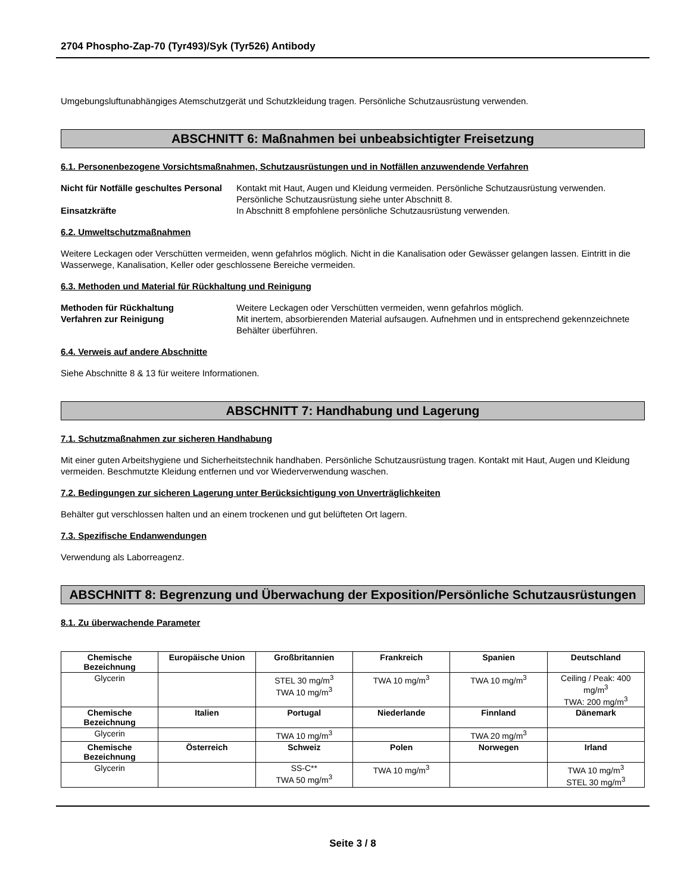2704 Phospho-Zap-70 (Tyr493)/Syk (Tyr526) Antibody
Umgebungsluftunabhängiges Atemschutzgerät und Schutzkleidung tragen. Persönliche Schutzausrüstung verwenden.
ABSCHNITT 6: Maßnahmen bei unbeabsichtigter Freisetzung
6.1. Personenbezogene Vorsichtsmaßnahmen, Schutzausrüstungen und in Notfällen anzuwendende Verfahren
Nicht für Notfälle geschultes Personal Kontakt mit Haut, Augen und Kleidung vermeiden. Persönliche Schutzausrüstung verwenden. Persönliche Schutzausrüstung siehe unter Abschnitt 8. Einsatzkräfte In Abschnitt 8 empfohlene persönliche Schutzausrüstung verwenden.
6.2. Umweltschutzmaßnahmen
Weitere Leckagen oder Verschütten vermeiden, wenn gefahrlos möglich. Nicht in die Kanalisation oder Gewässer gelangen lassen. Eintritt in die Wasserwege, Kanalisation, Keller oder geschlossene Bereiche vermeiden.
6.3. Methoden und Material für Rückhaltung und Reinigung
Methoden für Rückhaltung Weitere Leckagen oder Verschütten vermeiden, wenn gefahrlos möglich. Verfahren zur Reinigung Mit inertem, absorbierenden Material aufsaugen. Aufnehmen und in entsprechend gekennzeichnete Behälter überführen.
6.4. Verweis auf andere Abschnitte
Siehe Abschnitte 8 & 13 für weitere Informationen.
ABSCHNITT 7: Handhabung und Lagerung
7.1. Schutzmaßnahmen zur sicheren Handhabung
Mit einer guten Arbeitshygiene und Sicherheitstechnik handhaben. Persönliche Schutzausrüstung tragen. Kontakt mit Haut, Augen und Kleidung vermeiden. Beschmutzte Kleidung entfernen und vor Wiederverwendung waschen.
7.2. Bedingungen zur sicheren Lagerung unter Berücksichtigung von Unverträglichkeiten
Behälter gut verschlossen halten und an einem trockenen und gut belüfteten Ort lagern.
7.3. Spezifische Endanwendungen
Verwendung als Laborreagenz.
ABSCHNITT 8: Begrenzung und Überwachung der Exposition/Persönliche Schutzausrüstungen
8.1. Zu überwachende Parameter
| Chemische Bezeichnung | Europäische Union | Großbritannien | Frankreich | Spanien | Deutschland |
| --- | --- | --- | --- | --- | --- |
| Glycerin | | STEL 30 mg/m<sup>3</sup> TWA 10 mg/m<sup>3</sup> | TWA 10 mg/m<sup>3</sup> | TWA 10 mg/m<sup>3</sup> | Ceiling / Peak: 400 mg/m<sup>3</sup> TWA: 200 mg/m<sup>3</sup> |
| Chemische Bezeichnung | Italien | Portugal | Niederlande | Finnland | Dänemark |
| Glycerin | | TWA 10 mg/m<sup>3</sup> | | TWA 20 mg/m<sup>3</sup> | |
| Chemische Bezeichnung | Österreich | Schweiz | Polen | Norwegen | Irland |
| Glycerin | | SS-C** TWA 50 mg/m<sup>3</sup> | TWA 10 mg/m<sup>3</sup> | | TWA 10 mg/m<sup>3</sup> STEL 30 mg/m<sup>3</sup> |
Seite 3 / 8